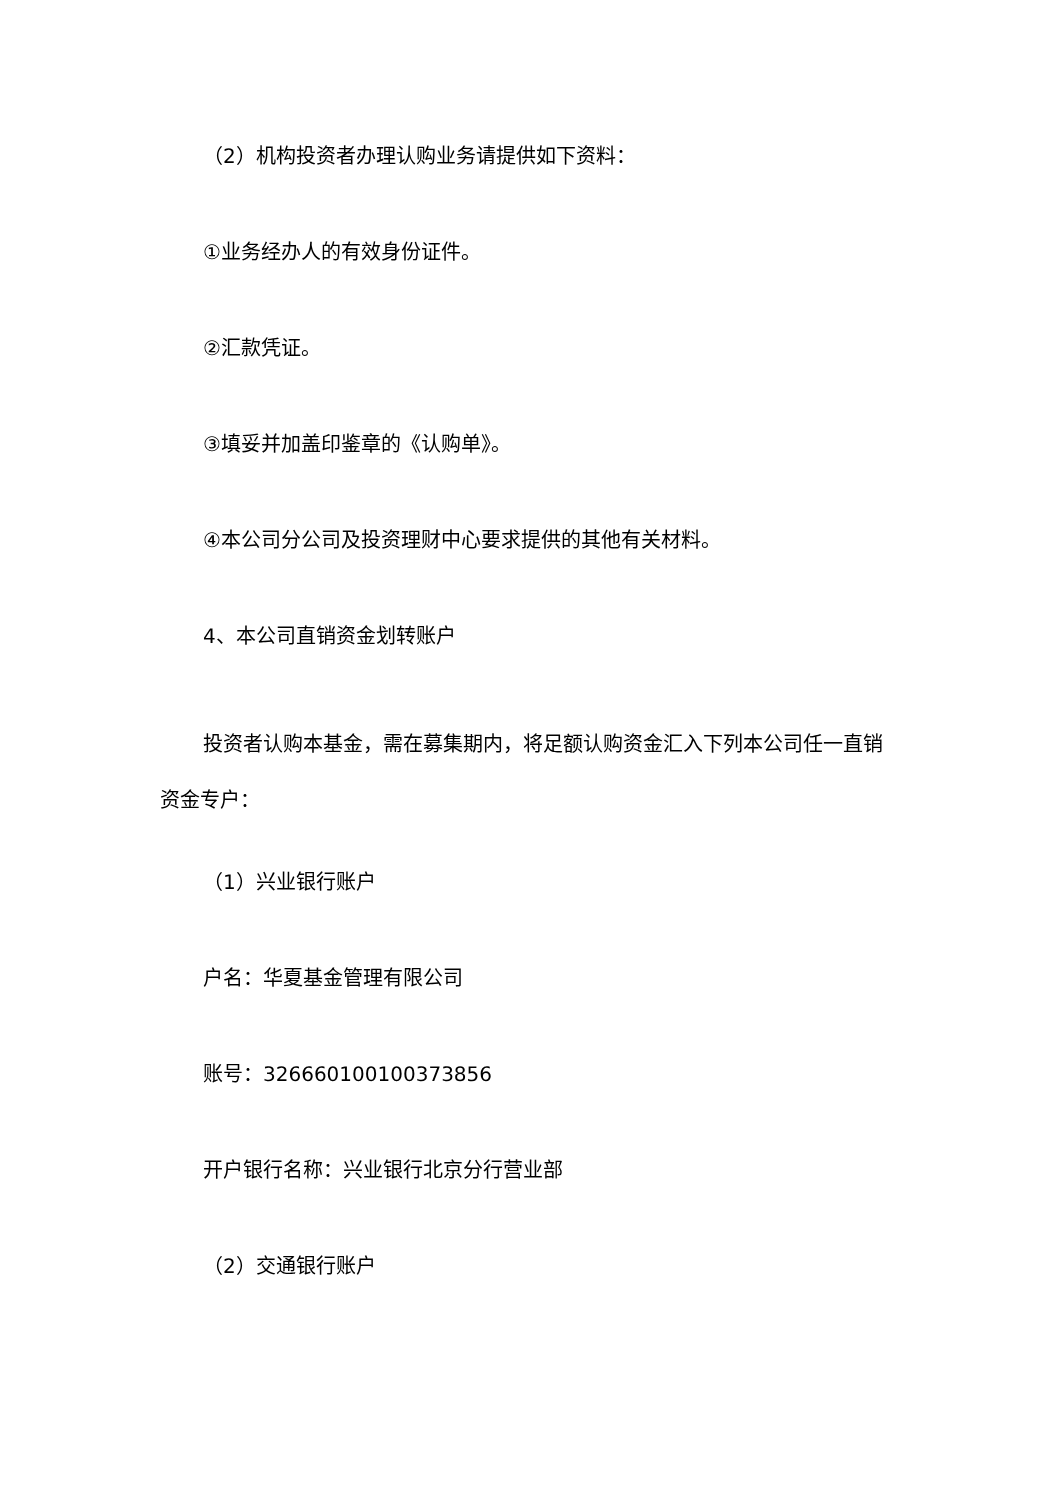（2）机构投资者办理认购业务请提供如下资料：
①业务经办人的有效身份证件。
②汇款凭证。
③填妥并加盖印鉴章的《认购单》。
④本公司分公司及投资理财中心要求提供的其他有关材料。
4、本公司直销资金划转账户
投资者认购本基金，需在募集期内，将足额认购资金汇入下列本公司任一直销资金专户：
（1）兴业银行账户
户名：华夏基金管理有限公司
账号：326660100100373856
开户银行名称：兴业银行北京分行营业部
（2）交通银行账户